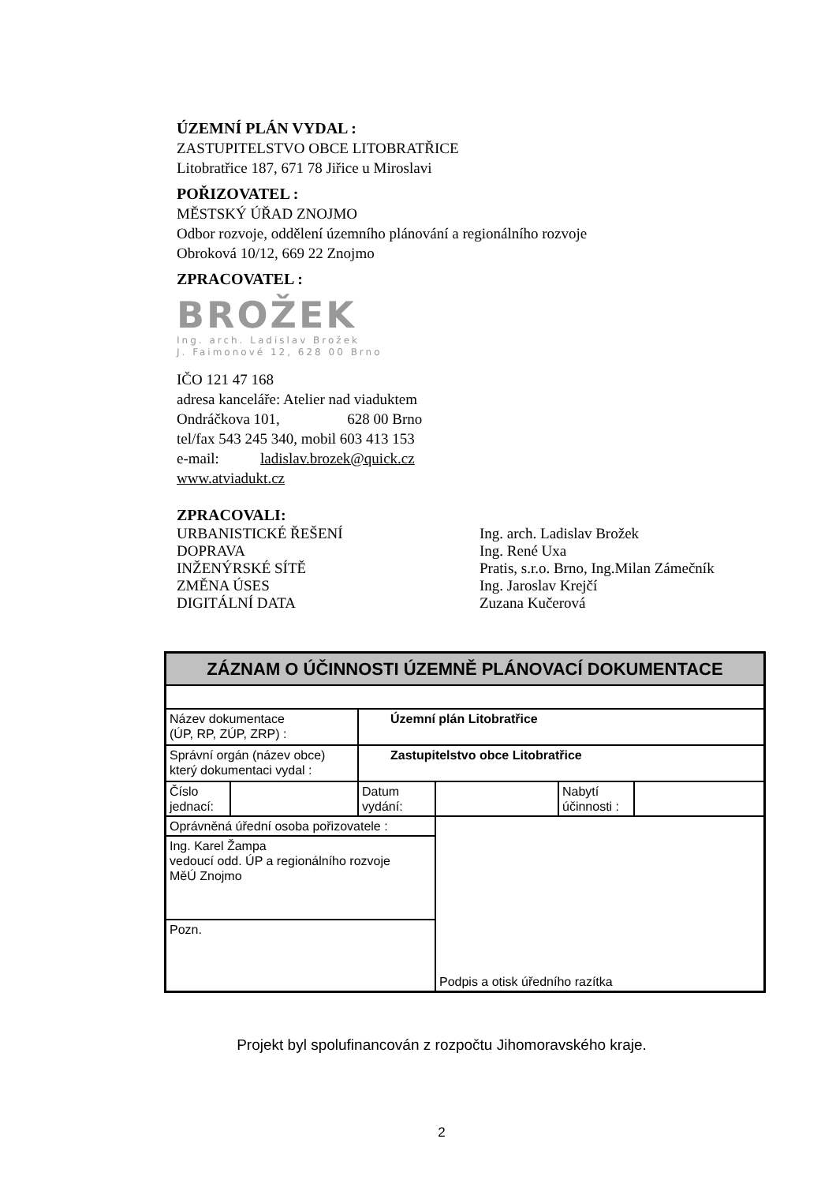ÚZEMNÍ PLÁN VYDAL :
ZASTUPITELSTVO OBCE LITOBRATŘICE
Litobratřice 187, 671 78 Jiřice u Miroslavi
POŘIZOVATEL :
MĚSTSKÝ ÚŘAD ZNOJMO
Odbor rozvoje, oddělení územního plánování a regionálního rozvoje
Obroková 10/12, 669 22 Znojmo
ZPRACOVATEL :
BROŽEK
Ing. arch. Ladislav Brožek
J. Faimonové 12, 628 00 Brno
IČO 121 47 168
adresa kanceláře: Atelier nad viaduktem
Ondráčkova 101, 628 00 Brno
tel/fax 543 245 340, mobil 603 413 153
e-mail: ladislav.brozek@quick.cz
www.atviadukt.cz
ZPRACOVALI:
URBANISTICKÉ ŘEŠENÍ Ing. arch. Ladislav Brožek
DOPRAVA Ing. René Uxa
INŽENÝRSKÉ SÍTĚ Pratis, s.r.o. Brno, Ing.Milan Zámečník
ZMĚNA ÚSES Ing. Jaroslav Krejčí
DIGITÁLNÍ DATA Zuzana Kučerová
| ZÁZNAM O ÚČINNOSTI ÚZEMNĚ PLÁNOVACÍ DOKUMENTACE | | | | | |
| Název dokumentace (ÚP, RP, ZÚP, ZRP) : | | Územní plán Litobratřice | | | |
| Správní orgán (název obce) který dokumentaci vydal : | | Zastupitelstvo obce Litobratřice | | | |
| Číslo jednací: | | Datum vydání: | | Nabytí účinnosti : | |
| Oprávněná úřední osoba pořizovatele : | | | Podpis a otisk úředního razítka | | |
| Ing. Karel Žampa vedoucí odd. ÚP a regionálního rozvoje MěÚ Znojmo | | | | | |
| Pozn. | | | | | |
Projekt byl spolufinancován z rozpočtu Jihomoravského kraje.
2